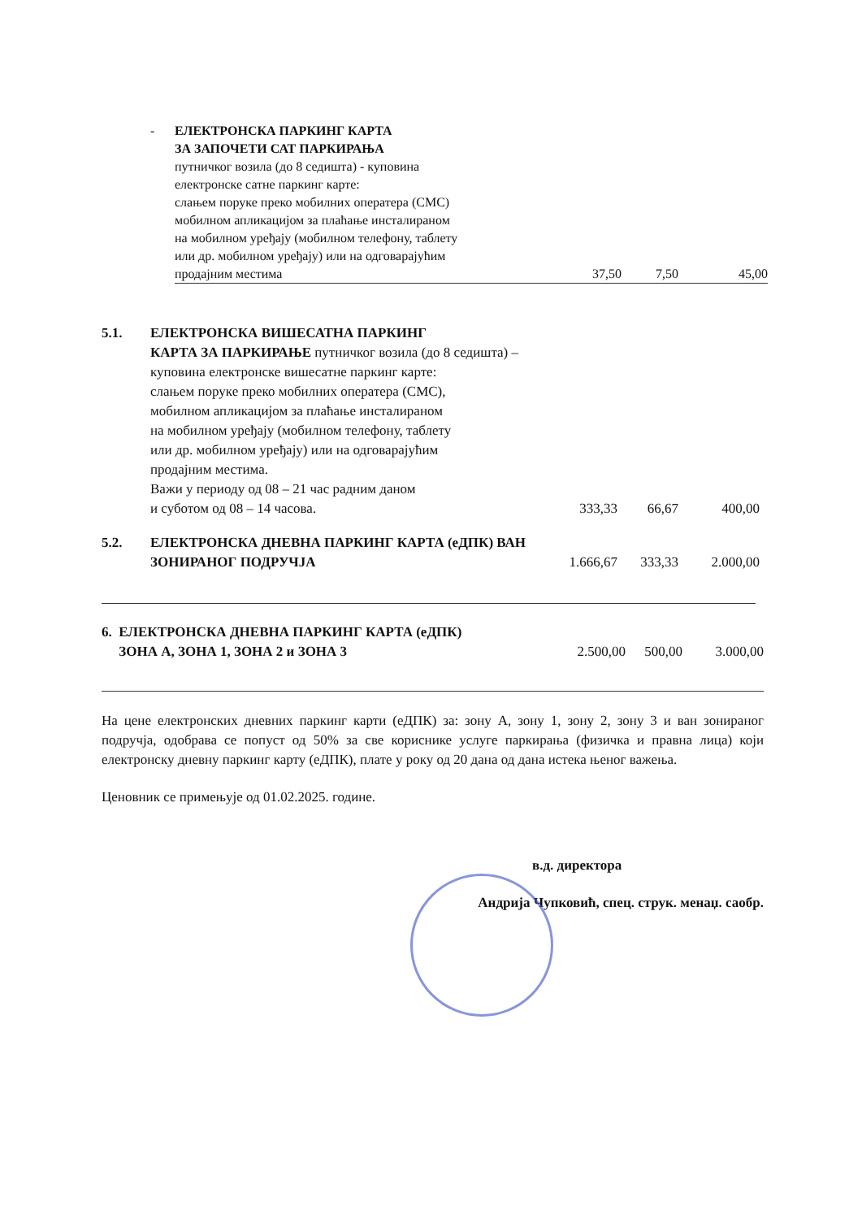| - | ЕЛЕКТРОНСКА ПАРКИНГ КАРТА ЗА ЗАПОЧЕТИ САТ ПАРКИРАЊА путничког возила (до 8 седишта) - куповина електронске сатне паркинг карте: слањем поруке преко мобилних оператера (СМС) мобилном апликацијом за плаћање инсталираном на мобилном уређају (мобилном телефону, таблету или др. мобилном уређају) или на одговарајућим продајним местима | 37,50 | 7,50 | 45,00 |
| 5.1. | ЕЛЕКТРОНСКА ВИШЕСАТНА ПАРКИНГ КАРТА ЗА ПАРКИРАЊЕ путничког возила (до 8 седишта) – куповина електронске вишесатне паркинг карте: слањем поруке преко мобилних оператера (СМС), мобилном апликацијом за плаћање инсталираном на мобилном уређају (мобилном телефону, таблету или др. мобилном уређају) или на одговарајућим продајним местима. Важи у периоду од 08 – 21 час радним даном и суботом од 08 – 14 часова. | 333,33 | 66,67 | 400,00 |
| 5.2. | ЕЛЕКТРОНСКА ДНЕВНА ПАРКИНГ КАРТА (еДПК) ВАН ЗОНИРАНОГ ПОДРУЧЈА | 1.666,67 | 333,33 | 2.000,00 |
| 6. ЕЛЕКТРОНСКА ДНЕВНА ПАРКИНГ КАРТА (еДПК) ЗОНА А, ЗОНА 1, ЗОНА 2 и ЗОНА 3 | 2.500,00 | 500,00 | 3.000,00 |
На цене електронских дневних паркинг карти (еДПК) за: зону А, зону 1, зону 2, зону 3 и ван зонираног подручја, одобрава се попуст од 50% за све кориснике услуге паркирања (физичка и правна лица) који електронску дневну паркинг карту (еДПК), плате у року од 20 дана од дана истека њеног важења.
Ценовник се примењује од 01.02.2025. године.
в.д. директора
Андрија Чупковић, спец. струк. менаџ. саобр.